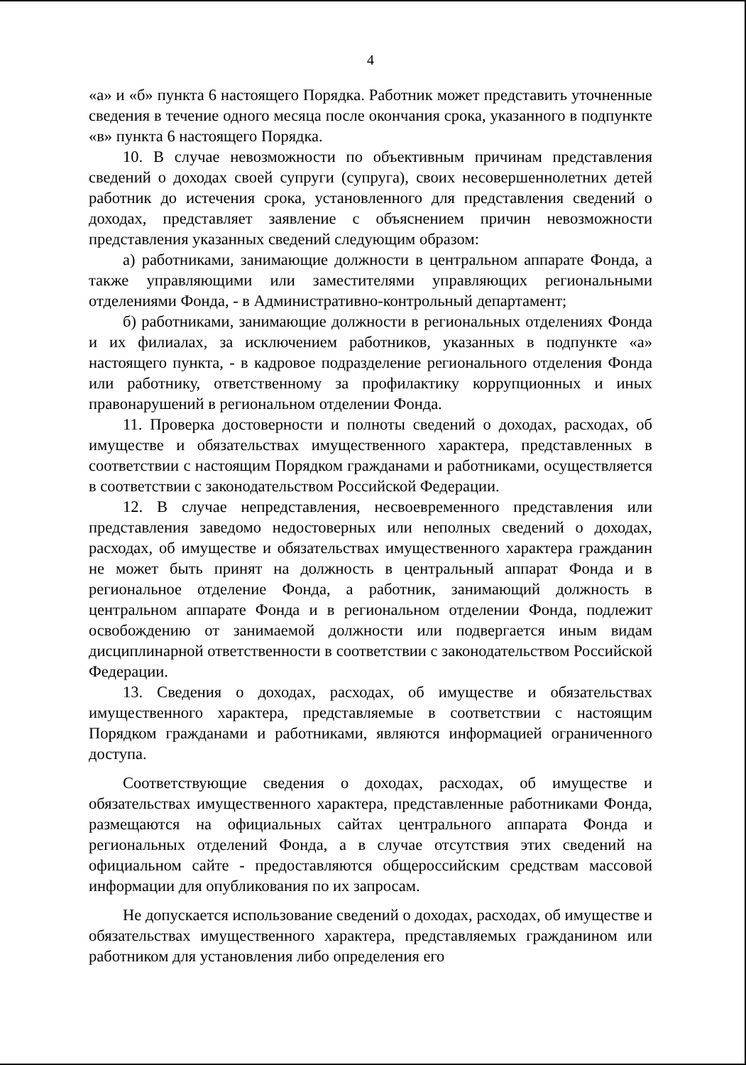4
«а» и «б» пункта 6 настоящего Порядка. Работник может представить уточненные сведения в течение одного месяца после окончания срока, указанного в подпункте «в» пункта 6 настоящего Порядка.
10. В случае невозможности по объективным причинам представления сведений о доходах своей супруги (супруга), своих несовершеннолетних детей работник до истечения срока, установленного для представления сведений о доходах, представляет заявление с объяснением причин невозможности представления указанных сведений следующим образом:
а) работниками, занимающие должности в центральном аппарате Фонда, а также управляющими или заместителями управляющих региональными отделениями Фонда, - в Административно-контрольный департамент;
б) работниками, занимающие должности в региональных отделениях Фонда и их филиалах, за исключением работников, указанных в подпункте «а» настоящего пункта, - в кадровое подразделение регионального отделения Фонда или работнику, ответственному за профилактику коррупционных и иных правонарушений в региональном отделении Фонда.
11. Проверка достоверности и полноты сведений о доходах, расходах, об имуществе и обязательствах имущественного характера, представленных в соответствии с настоящим Порядком гражданами и работниками, осуществляется в соответствии с законодательством Российской Федерации.
12. В случае непредставления, несвоевременного представления или представления заведомо недостоверных или неполных сведений о доходах, расходах, об имуществе и обязательствах имущественного характера гражданин не может быть принят на должность в центральный аппарат Фонда и в региональное отделение Фонда, а работник, занимающий должность в центральном аппарате Фонда и в региональном отделении Фонда, подлежит освобождению от занимаемой должности или подвергается иным видам дисциплинарной ответственности в соответствии с законодательством Российской Федерации.
13. Сведения о доходах, расходах, об имуществе и обязательствах имущественного характера, представляемые в соответствии с настоящим Порядком гражданами и работниками, являются информацией ограниченного доступа.
Соответствующие сведения о доходах, расходах, об имуществе и обязательствах имущественного характера, представленные работниками Фонда, размещаются на официальных сайтах центрального аппарата Фонда и региональных отделений Фонда, а в случае отсутствия этих сведений на официальном сайте - предоставляются общероссийским средствам массовой информации для опубликования по их запросам.
Не допускается использование сведений о доходах, расходах, об имуществе и обязательствах имущественного характера, представляемых гражданином или работником для установления либо определения его